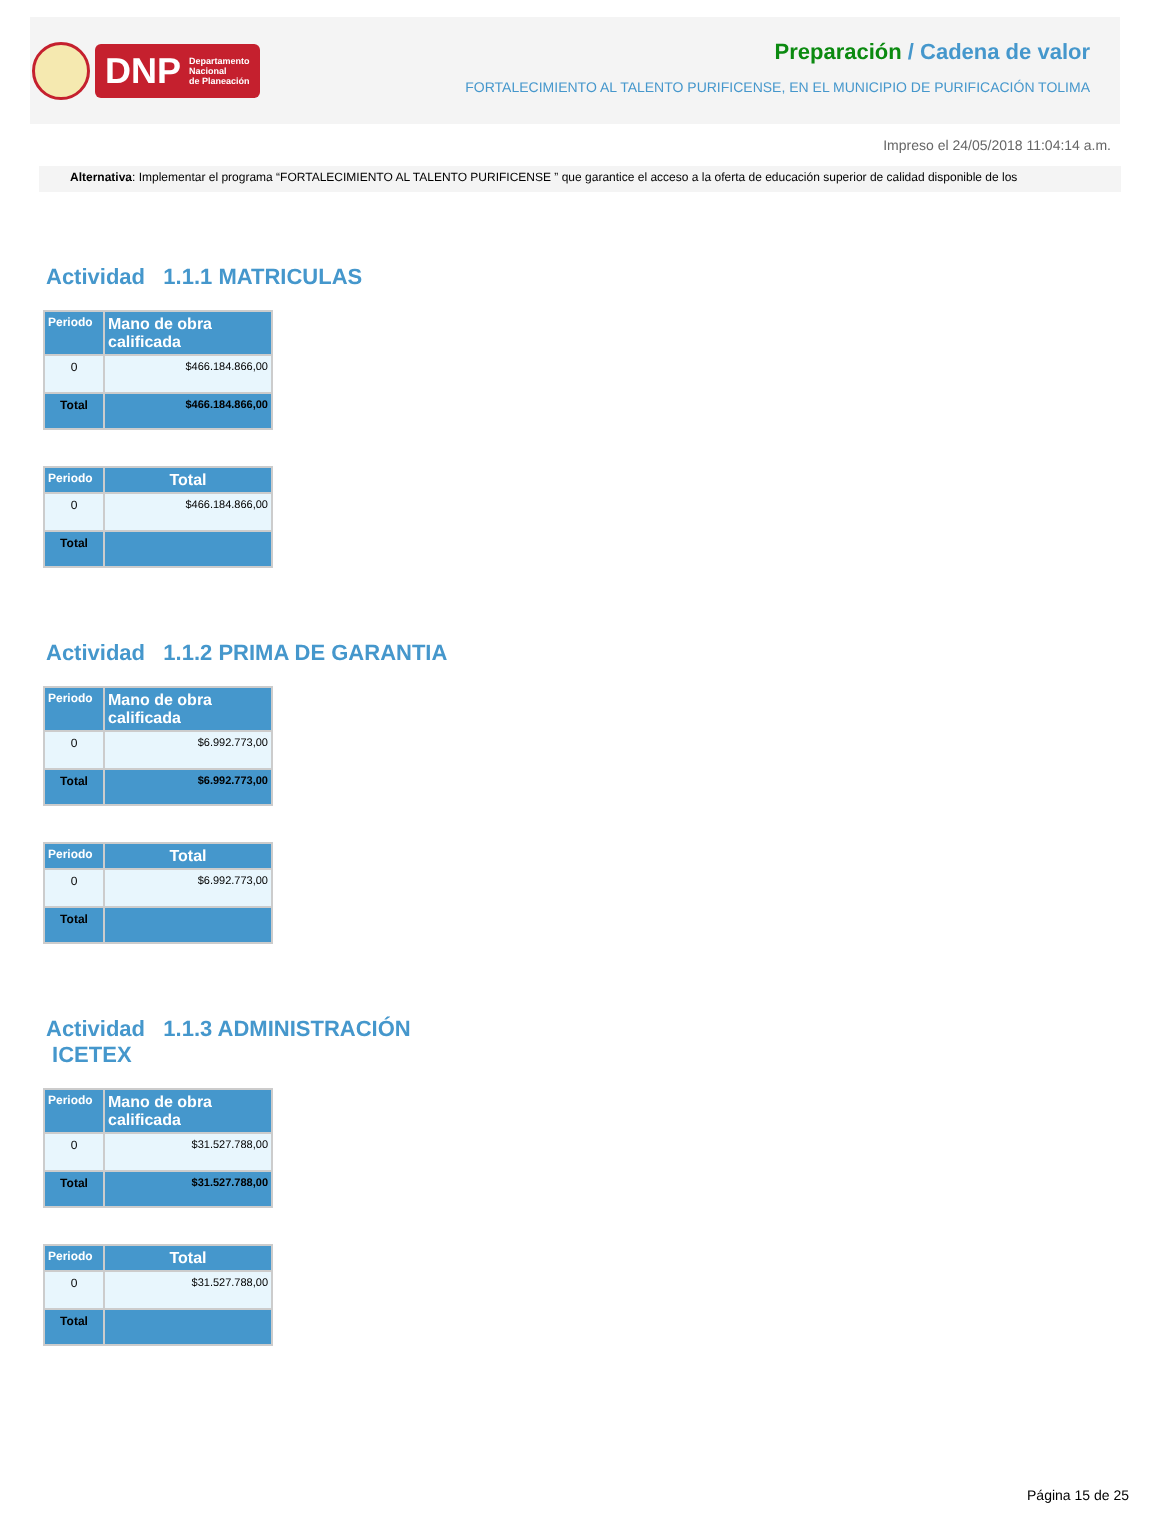DNP Departamento
Nacional
de Planeación
Preparación / Cadena de valor
FORTALECIMIENTO AL TALENTO PURIFICENSE, EN EL MUNICIPIO DE PURIFICACIÓN TOLIMA
Impreso el 24/05/2018 11:04:14 a.m.
Alternativa: Implementar el programa “FORTALECIMIENTO AL TALENTO PURIFICENSE ” que garantice el acceso a la oferta de educación superior de calidad disponible de los
Actividad 1.1.1 MATRICULAS
| Periodo | Mano de obra calificada |
| --- | --- |
| 0 | $466.184.866,00 |
| Total | $466.184.866,00 |
| Periodo | Total |
| --- | --- |
| 0 | $466.184.866,00 |
| Total | |
Actividad 1.1.2 PRIMA DE GARANTIA
| Periodo | Mano de obra calificada |
| --- | --- |
| 0 | $6.992.773,00 |
| Total | $6.992.773,00 |
| Periodo | Total |
| --- | --- |
| 0 | $6.992.773,00 |
| Total | |
Actividad 1.1.3 ADMINISTRACIÓN
ICETEX
| Periodo | Mano de obra calificada |
| --- | --- |
| 0 | $31.527.788,00 |
| Total | $31.527.788,00 |
| Periodo | Total |
| --- | --- |
| 0 | $31.527.788,00 |
| Total | |
Página 15 de 25